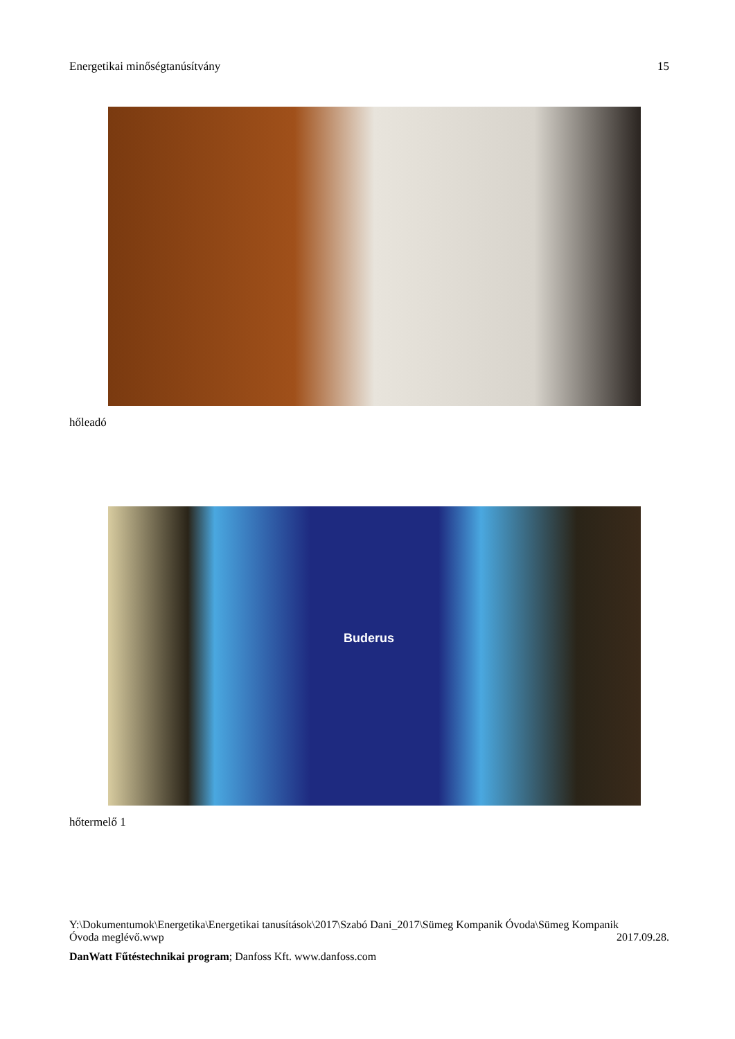Energetikai minőségtanúsítvány 15
hőleadó
Buderus
hőtermelő 1
Y:\Dokumentumok\Energetika\Energetikai tanusítások\2017\Szabó Dani_2017\Sümeg Kompanik Óvoda\Sümeg Kompanik
Óvoda meglévő.wwp 2017.09.28.
DanWatt Fűtéstechnikai program; Danfoss Kft. www.danfoss.com